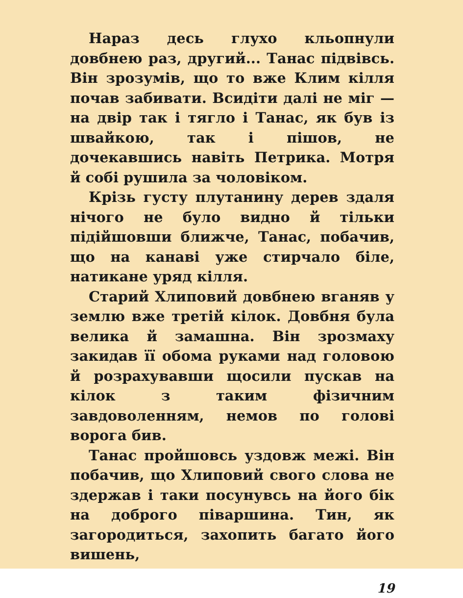Нараз десь глухо кльопнули довбнею раз, другий... Танас підвівсь. Він зрозумів, що то вже Клим кілля почав забивати. Всидіти далі не міг — на двір так і тягло і Танас, як був із швайкою, так і пішов, не дочекавшись навіть Петрика. Мотря й собі рушила за чоловіком.
Крізь густу плутанину дерев здаля нічого не було видно й тільки підійшовши ближче, Танас, побачив, що на канаві уже стирчало біле, натикане уряд кілля.
Старий Хлиповий довбнею вганяв у землю вже третій кілок. Довбня була велика й замашна. Він зрозмаху закидав її обома руками над головою й розрахувавши щосили пускав на кілок з таким фізичним завдоволенням, немов по голові ворога бив.
Танас пройшовсь уздовж межі. Він побачив, що Хлиповий свого слова не здержав і таки посунувсь на його бік на доброго піваршина. Тин, як загородиться, захопить багато його вишень,
19